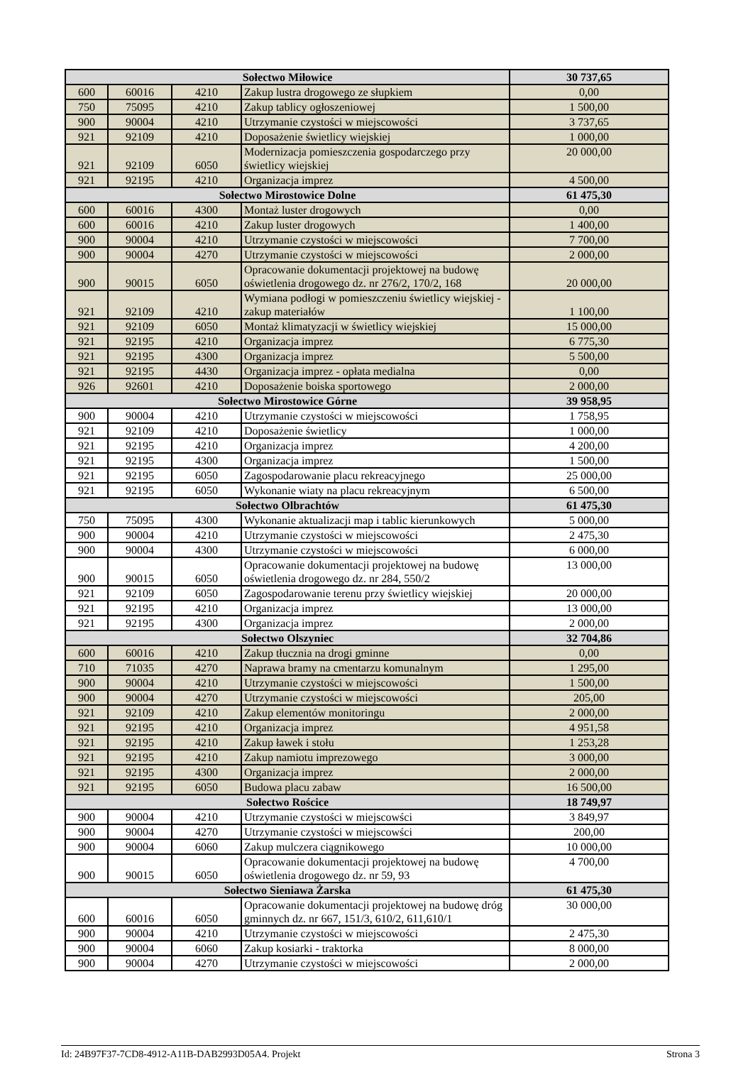| Sołectwo Miłowice | | | | 30 737,65 |
| 600 | 60016 | 4210 | Zakup lustra drogowego ze słupkiem | 0,00 |
| 750 | 75095 | 4210 | Zakup tablicy ogłoszeniowej | 1 500,00 |
| 900 | 90004 | 4210 | Utrzymanie czystości w miejscowości | 3 737,65 |
| 921 | 92109 | 4210 | Doposażenie świetlicy wiejskiej | 1 000,00 |
| 921 | 92109 | 6050 | Modernizacja pomieszczenia gospodarczego przy świetlicy wiejskiej | 20 000,00 |
| 921 | 92195 | 4210 | Organizacja imprez | 4 500,00 |
| Sołectwo Mirostowice Dolne | | | | 61 475,30 |
| 600 | 60016 | 4300 | Montaż luster drogowych | 0,00 |
| 600 | 60016 | 4210 | Zakup luster drogowych | 1 400,00 |
| 900 | 90004 | 4210 | Utrzymanie czystości w miejscowości | 7 700,00 |
| 900 | 90004 | 4270 | Utrzymanie czystości w miejscowości | 2 000,00 |
| 900 | 90015 | 6050 | Opracowanie dokumentacji projektowej na budowę oświetlenia drogowego dz. nr 276/2, 170/2, 168 | 20 000,00 |
| 921 | 92109 | 4210 | Wymiana podłogi w pomieszczeniu świetlicy wiejskiej - zakup materiałów | 1 100,00 |
| 921 | 92109 | 6050 | Montaż klimatyzacji w świetlicy wiejskiej | 15 000,00 |
| 921 | 92195 | 4210 | Organizacja imprez | 6 775,30 |
| 921 | 92195 | 4300 | Organizacja imprez | 5 500,00 |
| 921 | 92195 | 4430 | Organizacja imprez - opłata medialna | 0,00 |
| 926 | 92601 | 4210 | Doposażenie boiska sportowego | 2 000,00 |
| Sołectwo Mirostowice Górne | | | | 39 958,95 |
| 900 | 90004 | 4210 | Utrzymanie czystości w miejscowości | 1 758,95 |
| 921 | 92109 | 4210 | Doposażenie świetlicy | 1 000,00 |
| 921 | 92195 | 4210 | Organizacja imprez | 4 200,00 |
| 921 | 92195 | 4300 | Organizacja imprez | 1 500,00 |
| 921 | 92195 | 6050 | Zagospodarowanie placu rekreacyjnego | 25 000,00 |
| 921 | 92195 | 6050 | Wykonanie wiaty na placu rekreacyjnym | 6 500,00 |
| Sołectwo Olbrachtów | | | | 61 475,30 |
| 750 | 75095 | 4300 | Wykonanie aktualizacji map i tablic kierunkowych | 5 000,00 |
| 900 | 90004 | 4210 | Utrzymanie czystości w miejscowości | 2 475,30 |
| 900 | 90004 | 4300 | Utrzymanie czystości w miejscowości | 6 000,00 |
| 900 | 90015 | 6050 | Opracowanie dokumentacji projektowej na budowę oświetlenia drogowego dz. nr 284, 550/2 | 13 000,00 |
| 921 | 92109 | 6050 | Zagospodarowanie terenu przy świetlicy wiejskiej | 20 000,00 |
| 921 | 92195 | 4210 | Organizacja imprez | 13 000,00 |
| 921 | 92195 | 4300 | Organizacja imprez | 2 000,00 |
| Sołectwo Olszyniec | | | | 32 704,86 |
| 600 | 60016 | 4210 | Zakup tłucznia na drogi gminne | 0,00 |
| 710 | 71035 | 4270 | Naprawa bramy na cmentarzu komunalnym | 1 295,00 |
| 900 | 90004 | 4210 | Utrzymanie czystości w miejscowości | 1 500,00 |
| 900 | 90004 | 4270 | Utrzymanie czystości w miejscowości | 205,00 |
| 921 | 92109 | 4210 | Zakup elementów monitoringu | 2 000,00 |
| 921 | 92195 | 4210 | Organizacja imprez | 4 951,58 |
| 921 | 92195 | 4210 | Zakup ławek i stołu | 1 253,28 |
| 921 | 92195 | 4210 | Zakup namiotu imprezowego | 3 000,00 |
| 921 | 92195 | 4300 | Organizacja imprez | 2 000,00 |
| 921 | 92195 | 6050 | Budowa placu zabaw | 16 500,00 |
| Sołectwo Rościce | | | | 18 749,97 |
| 900 | 90004 | 4210 | Utrzymanie czystości w miejscowści | 3 849,97 |
| 900 | 90004 | 4270 | Utrzymanie czystości w miejscowści | 200,00 |
| 900 | 90004 | 6060 | Zakup mulczera ciągnikowego | 10 000,00 |
| 900 | 90015 | 6050 | Opracowanie dokumentacji projektowej na budowę oświetlenia drogowego dz. nr 59, 93 | 4 700,00 |
| Sołectwo Sieniawa Żarska | | | | 61 475,30 |
| 600 | 60016 | 6050 | Opracowanie dokumentacji projektowej na budowę dróg gminnych dz. nr 667, 151/3, 610/2, 611,610/1 | 30 000,00 |
| 900 | 90004 | 4210 | Utrzymanie czystości w miejscowości | 2 475,30 |
| 900 | 90004 | 6060 | Zakup kosiarki - traktorka | 8 000,00 |
| 900 | 90004 | 4270 | Utrzymanie czystości w miejscowości | 2 000,00 |
Id: 24B97F37-7CD8-4912-A11B-DAB2993D05A4. Projekt Strona 3